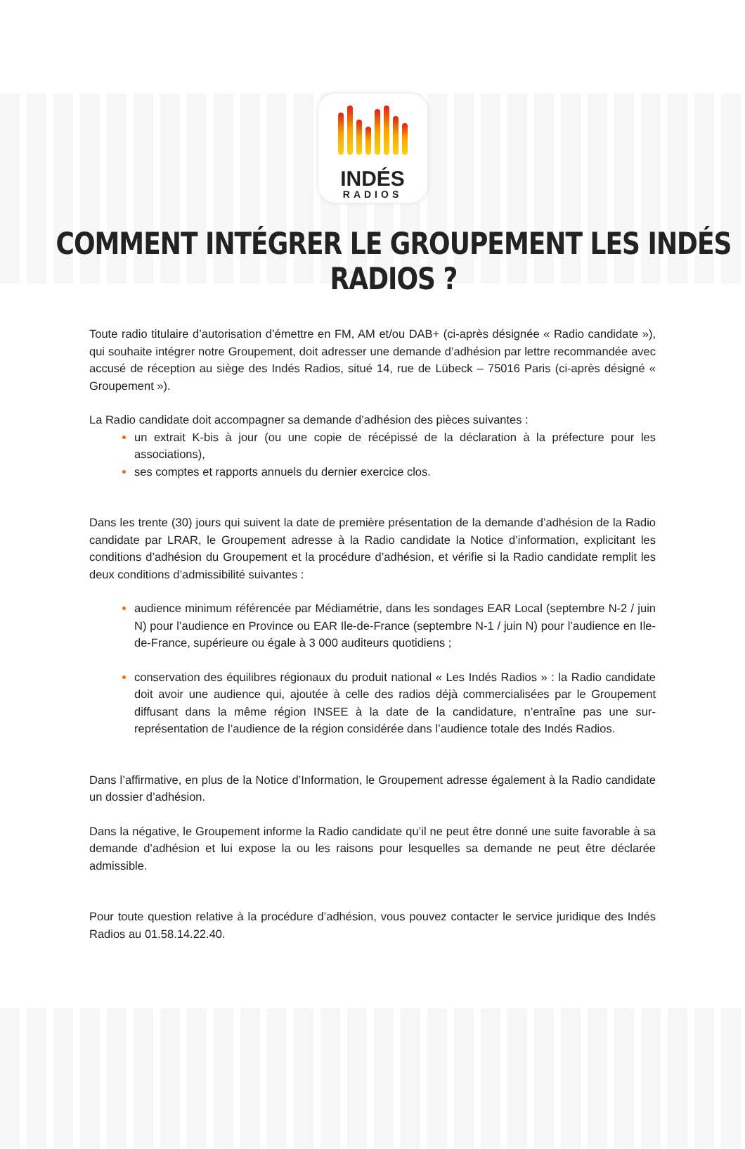INDÉS
RADIOS
COMMENT INTÉGRER LE GROUPEMENT LES INDÉS RADIOS ?
Toute radio titulaire d’autorisation d’émettre en FM, AM et/ou DAB+ (ci-après désignée « Radio candidate »), qui souhaite intégrer notre Groupement, doit adresser une demande d’adhésion par lettre recommandée avec accusé de réception au siège des Indés Radios, situé 14, rue de Lübeck – 75016 Paris (ci-après désigné « Groupement »).
La Radio candidate doit accompagner sa demande d’adhésion des pièces suivantes :
un extrait K-bis à jour (ou une copie de récépissé de la déclaration à la préfecture pour les associations),
ses comptes et rapports annuels du dernier exercice clos.
Dans les trente (30) jours qui suivent la date de première présentation de la demande d’adhésion de la Radio candidate par LRAR, le Groupement adresse à la Radio candidate la Notice d’information, explicitant les conditions d’adhésion du Groupement et la procédure d’adhésion, et vérifie si la Radio candidate remplit les deux conditions d’admissibilité suivantes :
audience minimum référencée par Médiamétrie, dans les sondages EAR Local (septembre N-2 / juin N) pour l’audience en Province ou EAR Ile-de-France (septembre N-1 / juin N) pour l’audience en Ile-de-France, supérieure ou égale à 3 000 auditeurs quotidiens ;
conservation des équilibres régionaux du produit national « Les Indés Radios » : la Radio candidate doit avoir une audience qui, ajoutée à celle des radios déjà commercialisées par le Groupement diffusant dans la même région INSEE à la date de la candidature, n’entraîne pas une sur-représentation de l’audience de la région considérée dans l’audience totale des Indés Radios.
Dans l’affirmative, en plus de la Notice d’Information, le Groupement adresse également à la Radio candidate un dossier d’adhésion.
Dans la négative, le Groupement informe la Radio candidate qu’il ne peut être donné une suite favorable à sa demande d’adhésion et lui expose la ou les raisons pour lesquelles sa demande ne peut être déclarée admissible.
Pour toute question relative à la procédure d’adhésion, vous pouvez contacter le service juridique des Indés Radios au 01.58.14.22.40.